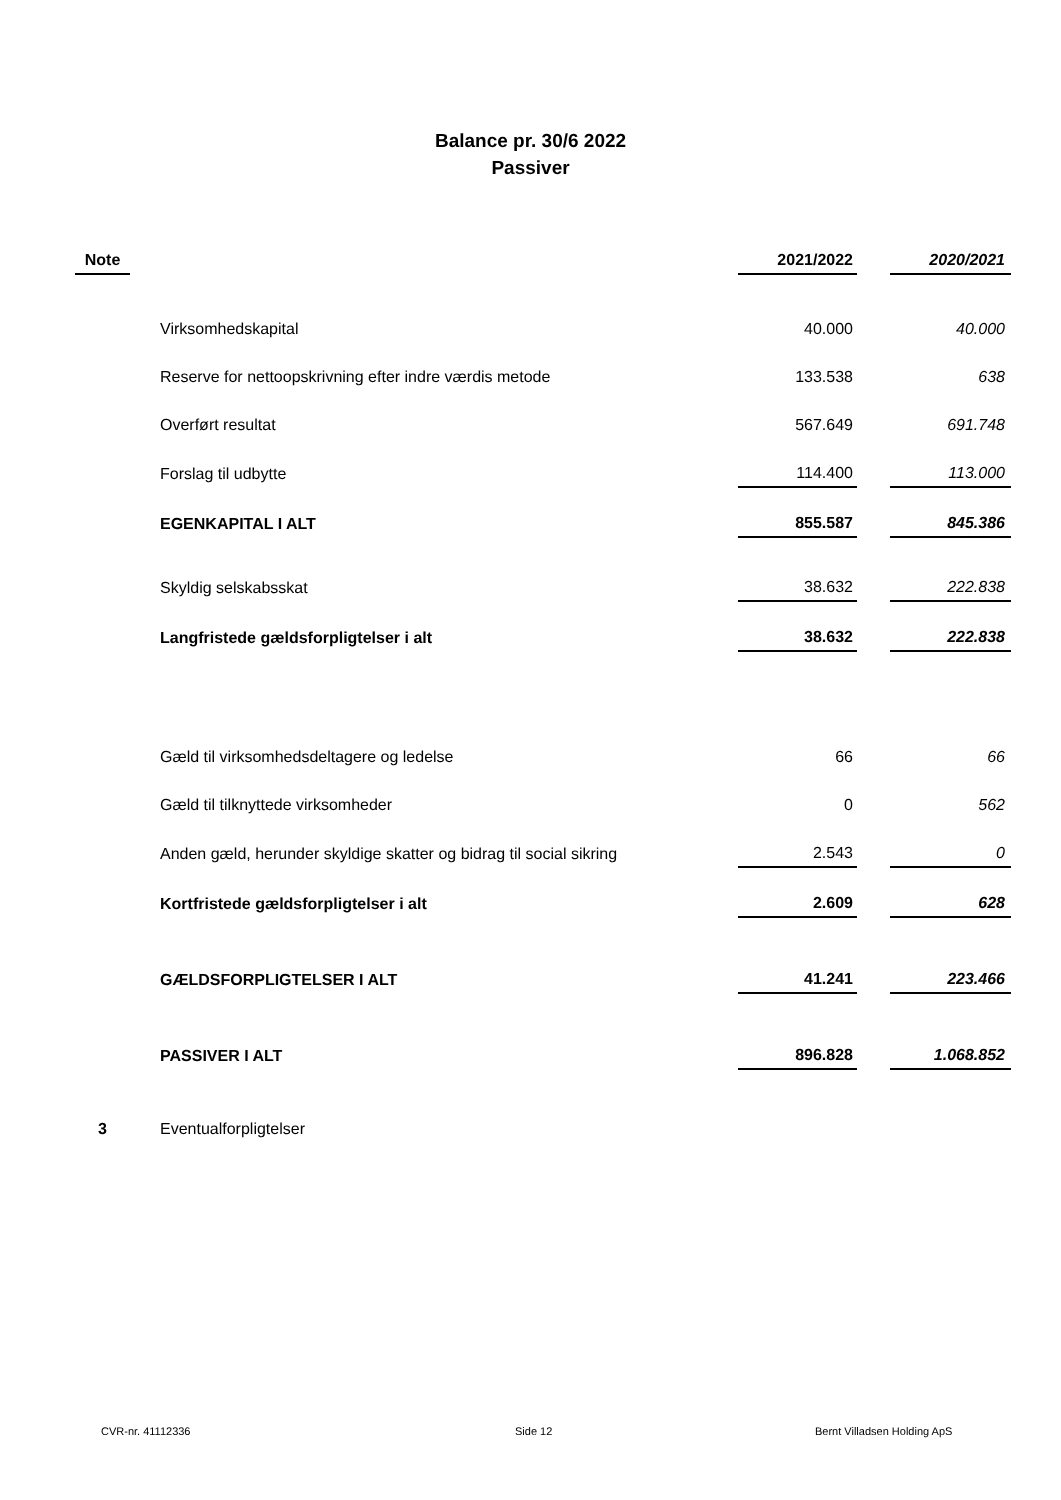Balance pr. 30/6 2022
Passiver
| Note | | | 2021/2022 | | 2020/2021 |
| | | Virksomhedskapital | 40.000 | | 40.000 |
| | | Reserve for nettoopskrivning efter indre værdis metode | 133.538 | | 638 |
| | | Overført resultat | 567.649 | | 691.748 |
| | | Forslag til udbytte | 114.400 | | 113.000 |
| | | EGENKAPITAL I ALT | 855.587 | | 845.386 |
| | | Skyldig selskabsskat | 38.632 | | 222.838 |
| | | Langfristede gældsforpligtelser i alt | 38.632 | | 222.838 |
| | | Gæld til virksomhedsdeltagere og ledelse | 66 | | 66 |
| | | Gæld til tilknyttede virksomheder | 0 | | 562 |
| | | Anden gæld, herunder skyldige skatter og bidrag til social sikring | 2.543 | | 0 |
| | | Kortfristede gældsforpligtelser i alt | 2.609 | | 628 |
| | | GÆLDSFORPLIGTELSER I ALT | 41.241 | | 223.466 |
| | | PASSIVER I ALT | 896.828 | | 1.068.852 |
| 3 | | Eventualforpligtelser | | | |
CVR-nr. 41112336 Side 12 Bernt Villadsen Holding ApS